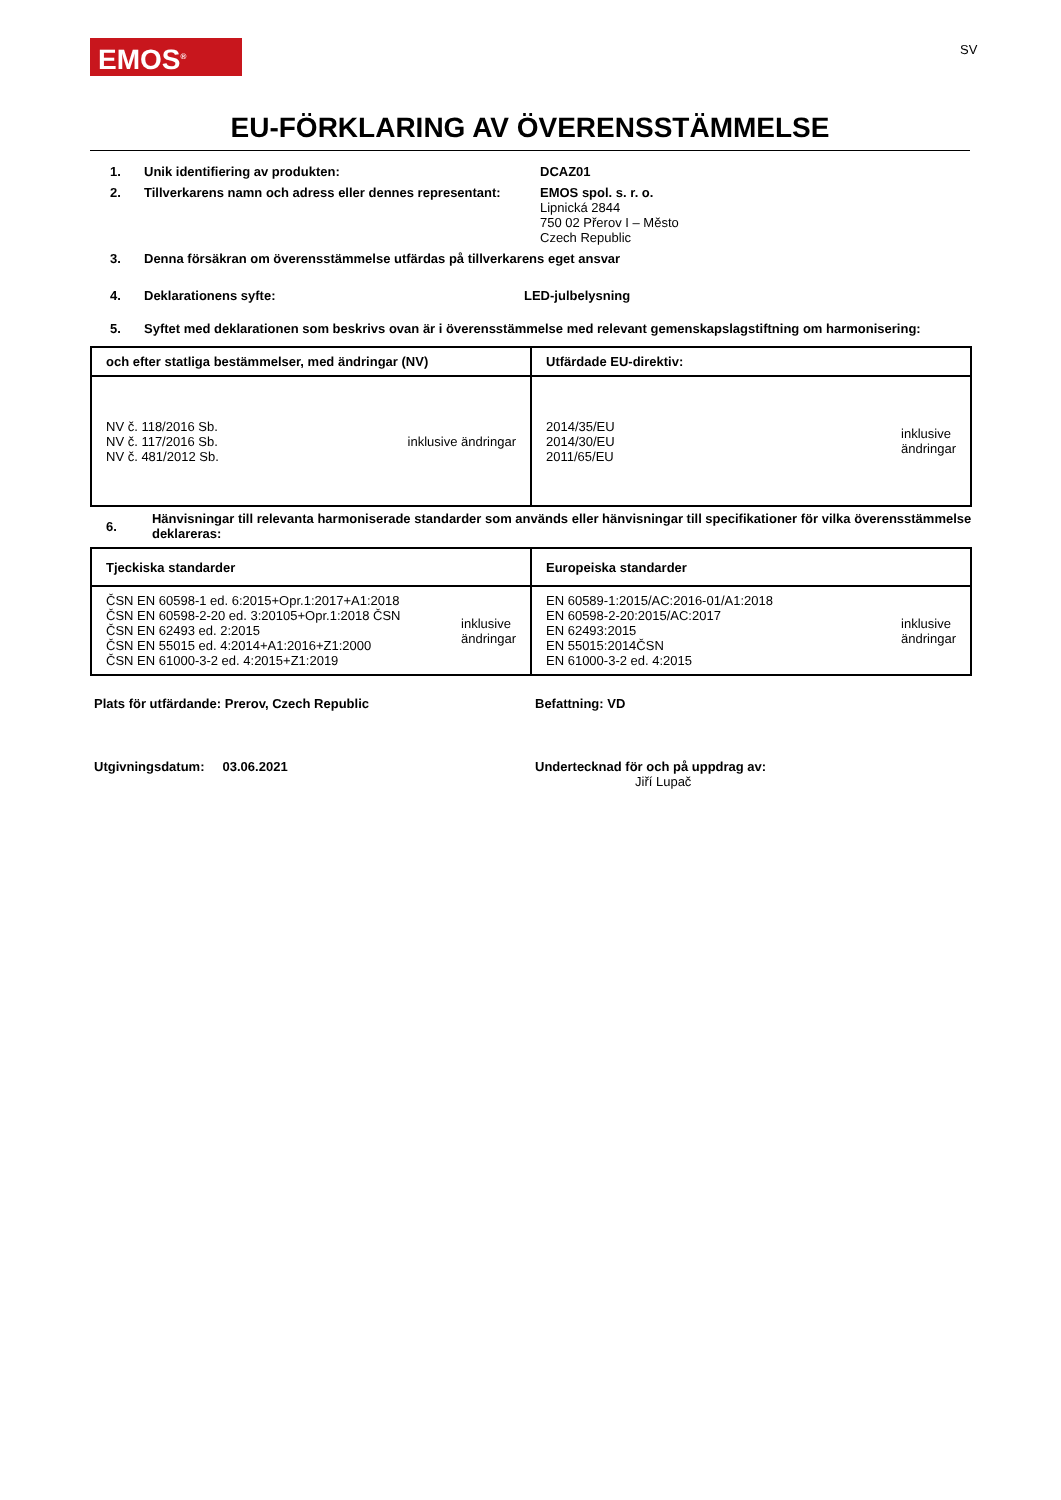EMOS<sup>®</sup> SV
EU-FÖRKLARING AV ÖVERENSSTÄMMELSE
1. Unik identifiering av produkten: DCAZ01
2. Tillverkarens namn och adress eller dennes representant:
EMOS spol. s. r. o.
Lipnická 2844
750 02 Přerov I – Město
Czech Republic
3. Denna försäkran om överensstämmelse utfärdas på tillverkarens eget ansvar
4. Deklarationens syfte: LED-julbelysning
5. Syftet med deklarationen som beskrivs ovan är i överensstämmelse med relevant gemenskapslagstiftning om harmonisering:
| och efter statliga bestämmelser, med ändringar (NV) | Utfärdade EU-direktiv: |
| --- | --- |
| NV č. 118/2016 Sb. NV č. 117/2016 Sb. NV č. 481/2012 Sb. inklusive ändringar | 2014/35/EU 2014/30/EU 2011/65/EU inklusive ändringar |
6.
Hänvisningar till relevanta harmoniserade standarder som används eller hänvisningar till specifikationer för vilka överensstämmelse deklareras:
| Tjeckiska standarder | Europeiska standarder |
| --- | --- |
| ČSN EN 60598-1 ed. 6:2015+Opr.1:2017+A1:2018 ČSN EN 60598-2-20 ed. 3:20105+Opr.1:2018 ČSN ČSN EN 62493 ed. 2:2015 ČSN EN 55015 ed. 4:2014+A1:2016+Z1:2000 ČSN EN 61000-3-2 ed. 4:2015+Z1:2019 inklusive ändringar | EN 60589-1:2015/AC:2016-01/A1:2018 EN 60598-2-20:2015/AC:2017 EN 62493:2015 EN 55015:2014ČSN EN 61000-3-2 ed. 4:2015 inklusive ändringar |
Plats för utfärdande: Prerov, Czech Republic
Befattning: VD
Utgivningsdatum: 03.06.2021
Undertecknad för och på uppdrag av:
Jiří Lupač